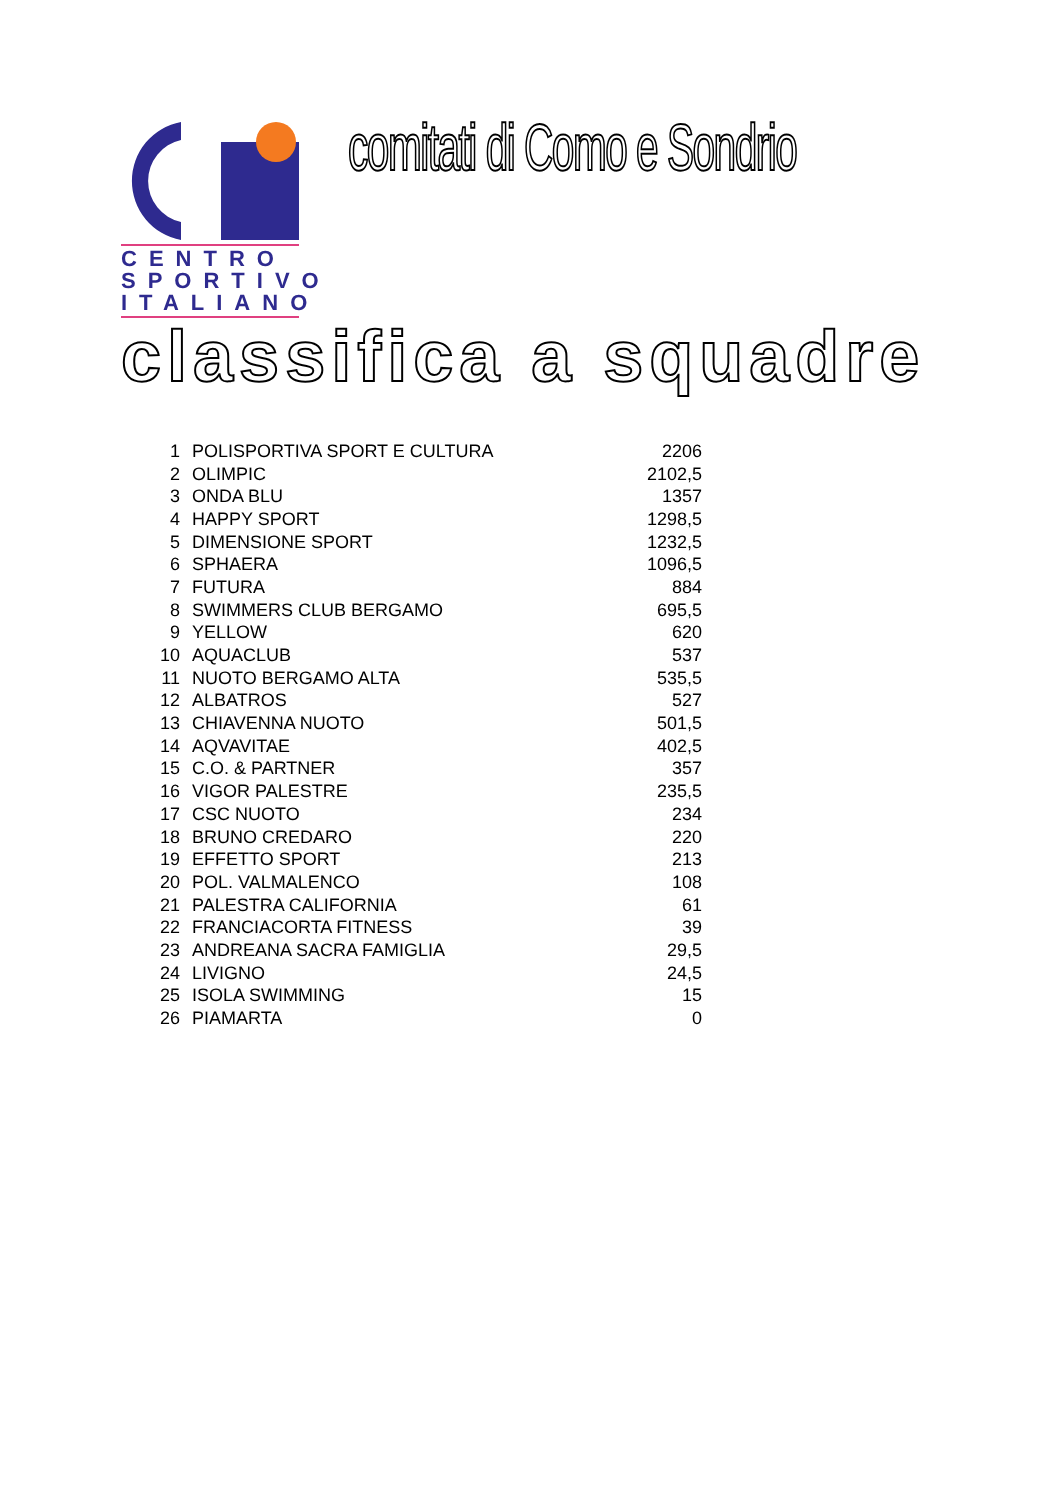CENTRO
SPORTIVO
ITALIANO
comitati di Como e Sondrio
classifica a squadre
| 1 | POLISPORTIVA SPORT E CULTURA | 2206 |
| 2 | OLIMPIC | 2102,5 |
| 3 | ONDA BLU | 1357 |
| 4 | HAPPY SPORT | 1298,5 |
| 5 | DIMENSIONE SPORT | 1232,5 |
| 6 | SPHAERA | 1096,5 |
| 7 | FUTURA | 884 |
| 8 | SWIMMERS CLUB BERGAMO | 695,5 |
| 9 | YELLOW | 620 |
| 10 | AQUACLUB | 537 |
| 11 | NUOTO BERGAMO ALTA | 535,5 |
| 12 | ALBATROS | 527 |
| 13 | CHIAVENNA NUOTO | 501,5 |
| 14 | AQVAVITAE | 402,5 |
| 15 | C.O. & PARTNER | 357 |
| 16 | VIGOR PALESTRE | 235,5 |
| 17 | CSC NUOTO | 234 |
| 18 | BRUNO CREDARO | 220 |
| 19 | EFFETTO SPORT | 213 |
| 20 | POL. VALMALENCO | 108 |
| 21 | PALESTRA CALIFORNIA | 61 |
| 22 | FRANCIACORTA FITNESS | 39 |
| 23 | ANDREANA SACRA FAMIGLIA | 29,5 |
| 24 | LIVIGNO | 24,5 |
| 25 | ISOLA SWIMMING | 15 |
| 26 | PIAMARTA | 0 |